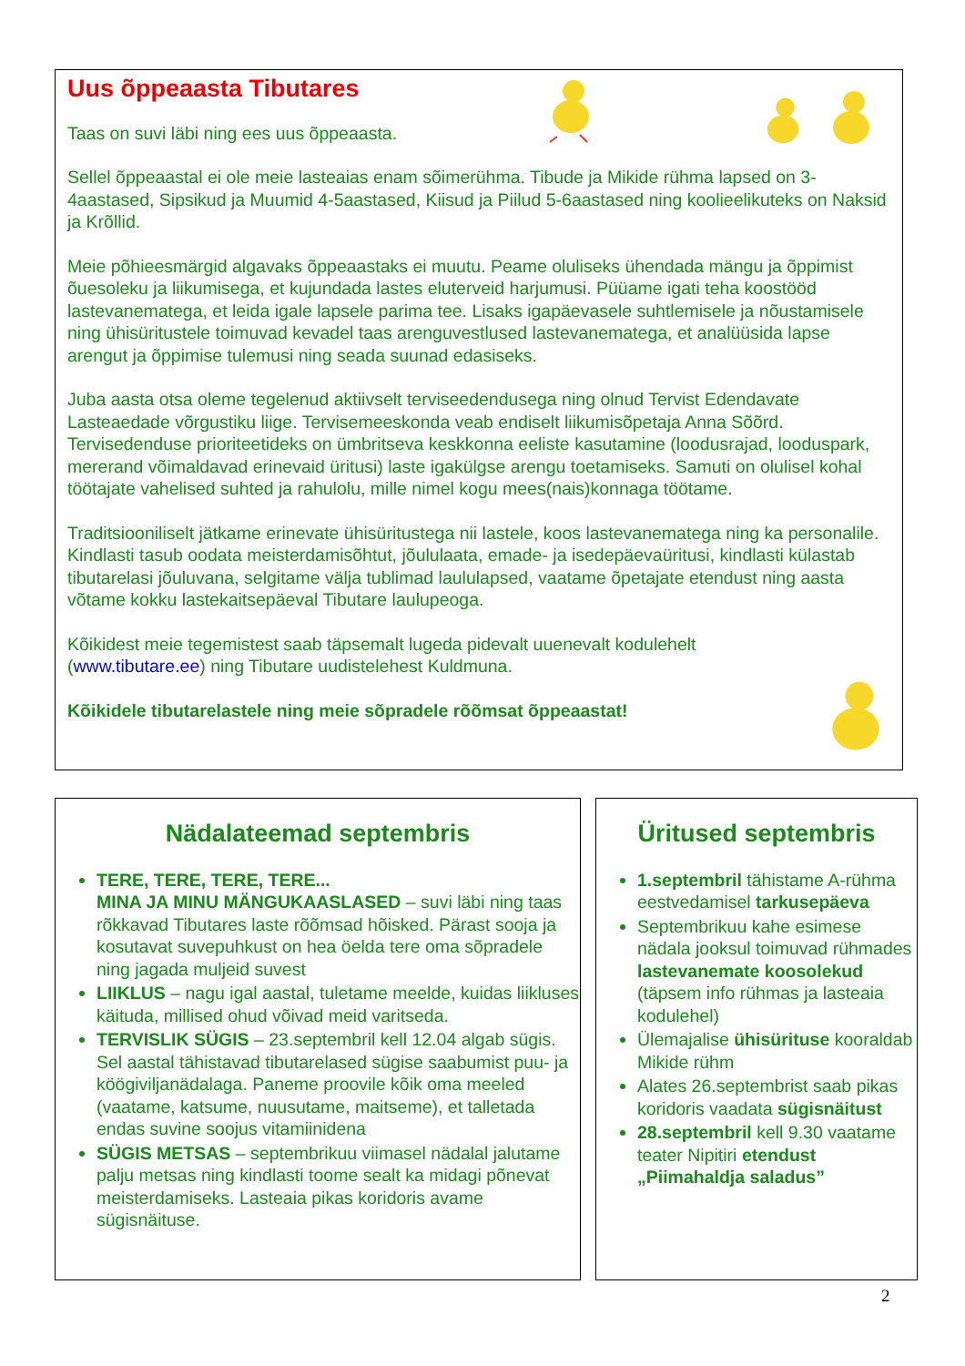Uus õppeaasta Tibutares
Taas on suvi läbi ning ees uus õppeaasta.
Sellel õppeaastal ei ole meie lasteaias enam sõimerühma. Tibude ja Mikide rühma lapsed on 3-4aastased, Sipsikud ja Muumid 4-5aastased, Kiisud ja Piilud 5-6aastased ning koolieelikuteks on Naksid ja Krõllid.
Meie põhieesmärgid algavaks õppeaastaks ei muutu. Peame oluliseks ühendada mängu ja õppimist õuesoleku ja liikumisega, et kujundada lastes eluterveid harjumusi. Püüame igati teha koostööd lastevanematega, et leida igale lapsele parima tee. Lisaks igapäevasele suhtlemisele ja nõustamisele ning ühisüritustele toimuvad kevadel taas arenguvestlused lastevanematega, et analüüsida lapse arengut ja õppimise tulemusi ning seada suunad edasiseks.
Juba aasta otsa oleme tegelenud aktiivselt terviseedendusega ning olnud Tervist Edendavate Lasteaedade võrgustiku liige. Tervisemeeskonda veab endiselt liikumisõpetaja Anna Sõõrd. Tervisedenduse prioriteetideks on ümbritseva keskkonna eeliste kasutamine (loodusrajad, looduspark, mererand võimaldavad erinevaid üritusi) laste igakülgse arengu toetamiseks. Samuti on olulisel kohal töötajate vahelised suhted ja rahulolu, mille nimel kogu mees(nais)konnaga töötame.
Traditsiooniliselt jätkame erinevate ühisüritustega nii lastele, koos lastevanematega ning ka personalile. Kindlasti tasub oodata meisterdamisõhtut, jõululaata, emade- ja isedepäevaüritusi, kindlasti külastab tibutarelasi jõuluvana, selgitame välja tublimad laululapsed, vaatame õpetajate etendust ning aasta võtame kokku lastekaitsepäeval Tibutare laulupeoga.
Kõikidest meie tegemistest saab täpsemalt lugeda pidevalt uuenevalt kodulehelt
(www.tibutare.ee) ning Tibutare uudistelehest Kuldmuna.
Kõikidele tibutarelastele ning meie sõpradele rõõmsat õppeaastat!
Nädalateemad septembris
TERE, TERE, TERE, TERE...
MINA JA MINU MÄNGUKAASLASED – suvi läbi ning taas rõkkavad Tibutares laste rõõmsad hõisked. Pärast sooja ja kosutavat suvepuhkust on hea öelda tere oma sõpradele ning jagada muljeid suvest
LIIKLUS – nagu igal aastal, tuletame meelde, kuidas liikluses käituda, millised ohud võivad meid varitseda.
TERVISLIK SÜGIS – 23.septembril kell 12.04 algab sügis. Sel aastal tähistavad tibutarelased sügise saabumist puu- ja köögiviljanädalaga. Paneme proovile kõik oma meeled (vaatame, katsume, nuusutame, maitseme), et talletada endas suvine soojus vitamiinidena
SÜGIS METSAS – septembrikuu viimasel nädalal jalutame palju metsas ning kindlasti toome sealt ka midagi põnevat meisterdamiseks. Lasteaia pikas koridoris avame sügisnäituse.
Üritused septembris
1.septembril tähistame A-rühma eestvedamisel tarkusepäeva
Septembrikuu kahe esimese nädala jooksul toimuvad rühmades lastevanemate koosolekud (täpsem info rühmas ja lasteaia kodulehel)
Ülemajalise ühisürituse kooraldab Mikide rühm
Alates 26.septembrist saab pikas koridoris vaadata sügisnäitust
28.septembril kell 9.30 vaatame teater Nipitiri etendust „Piimahaldja saladus”
2